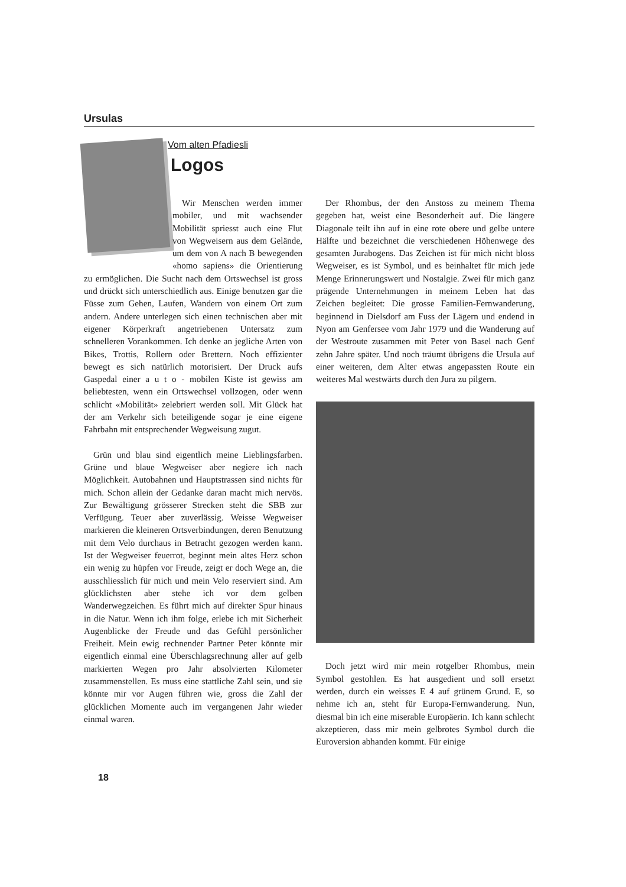Ursulas
Vom alten Pfadiesli
Logos
Wir Menschen werden immer mobiler, und mit wachsender Mobilität spriesst auch eine Flut von Wegweisern aus dem Gelände, um dem von A nach B bewegenden «homo sapiens» die Orientierung zu ermöglichen. Die Sucht nach dem Ortswechsel ist gross und drückt sich unterschiedlich aus. Einige benutzen gar die Füsse zum Gehen, Laufen, Wandern von einem Ort zum andern. Andere unterlegen sich einen technischen aber mit eigener Körperkraft angetriebenen Untersatz zum schnelleren Vorankommen. Ich denke an jegliche Arten von Bikes, Trottis, Rollern oder Brettern. Noch effizienter bewegt es sich natürlich motorisiert. Der Druck aufs Gaspedal einer a u t o - mobilen Kiste ist gewiss am beliebtesten, wenn ein Ortswechsel vollzogen, oder wenn schlicht «Mobilität» zelebriert werden soll. Mit Glück hat der am Verkehr sich beteiligende sogar je eine eigene Fahrbahn mit entsprechender Wegweisung zugut.
Grün und blau sind eigentlich meine Lieblingsfarben. Grüne und blaue Wegweiser aber negiere ich nach Möglichkeit. Autobahnen und Hauptstrassen sind nichts für mich. Schon allein der Gedanke daran macht mich nervös. Zur Bewältigung grösserer Strecken steht die SBB zur Verfügung. Teuer aber zuverlässig. Weisse Wegweiser markieren die kleineren Ortsverbindungen, deren Benutzung mit dem Velo durchaus in Betracht gezogen werden kann. Ist der Wegweiser feuerrot, beginnt mein altes Herz schon ein wenig zu hüpfen vor Freude, zeigt er doch Wege an, die ausschliesslich für mich und mein Velo reserviert sind. Am glücklichsten aber stehe ich vor dem gelben Wanderwegzeichen. Es führt mich auf direkter Spur hinaus in die Natur. Wenn ich ihm folge, erlebe ich mit Sicherheit Augenblicke der Freude und das Gefühl persönlicher Freiheit. Mein ewig rechnender Partner Peter könnte mir eigentlich einmal eine Überschlagsrechnung aller auf gelb markierten Wegen pro Jahr absolvierten Kilometer zusammenstellen. Es muss eine stattliche Zahl sein, und sie könnte mir vor Augen führen wie, gross die Zahl der glücklichen Momente auch im vergangenen Jahr wieder einmal waren.
Der Rhombus, der den Anstoss zu meinem Thema gegeben hat, weist eine Besonderheit auf. Die längere Diagonale teilt ihn auf in eine rote obere und gelbe untere Hälfte und bezeichnet die verschiedenen Höhenwege des gesamten Jurabogens. Das Zeichen ist für mich nicht bloss Wegweiser, es ist Symbol, und es beinhaltet für mich jede Menge Erinnerungswert und Nostalgie. Zwei für mich ganz prägende Unternehmungen in meinem Leben hat das Zeichen begleitet: Die grosse Familien-Fernwanderung, beginnend in Dielsdorf am Fuss der Lägern und endend in Nyon am Genfersee vom Jahr 1979 und die Wanderung auf der Westroute zusammen mit Peter von Basel nach Genf zehn Jahre später. Und noch träumt übrigens die Ursula auf einer weiteren, dem Alter etwas angepassten Route ein weiteres Mal westwärts durch den Jura zu pilgern.
Doch jetzt wird mir mein rotgelber Rhombus, mein Symbol gestohlen. Es hat ausgedient und soll ersetzt werden, durch ein weisses E 4 auf grünem Grund. E, so nehme ich an, steht für Europa-Fernwanderung. Nun, diesmal bin ich eine miserable Europäerin. Ich kann schlecht akzeptieren, dass mir mein gelbrotes Symbol durch die Euroversion abhanden kommt. Für einige
18